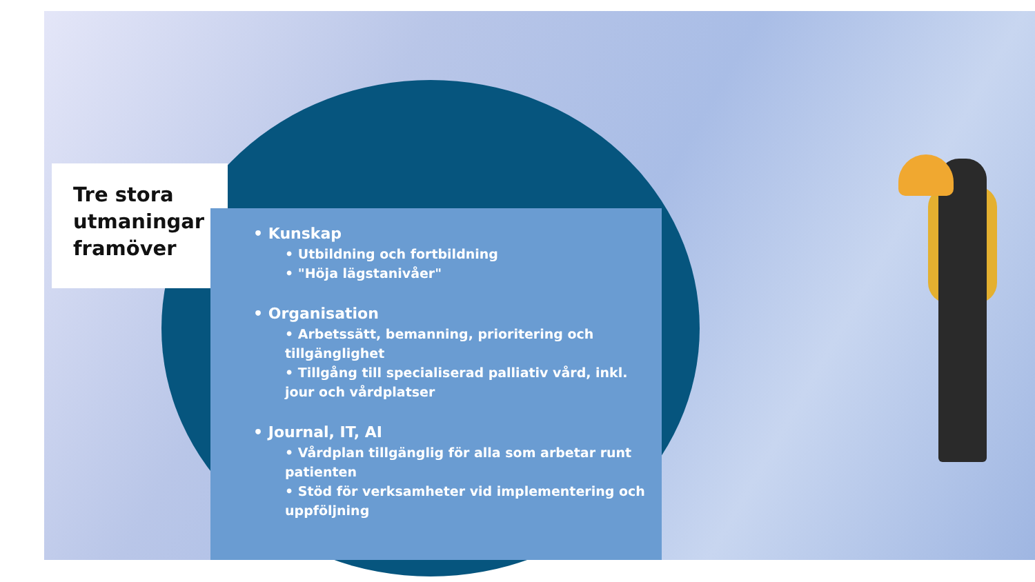Tre stora utmaningar framöver
• Kunskap
• Utbildning och fortbildning
• "Höja lägstanivåer"
• Organisation
• Arbetssätt, bemanning, prioritering och tillgänglighet
• Tillgång till specialiserad palliativ vård, inkl. jour och vårdplatser
• Journal, IT, AI
• Vårdplan tillgänglig för alla som arbetar runt patienten
• Stöd för verksamheter vid implementering och uppföljning